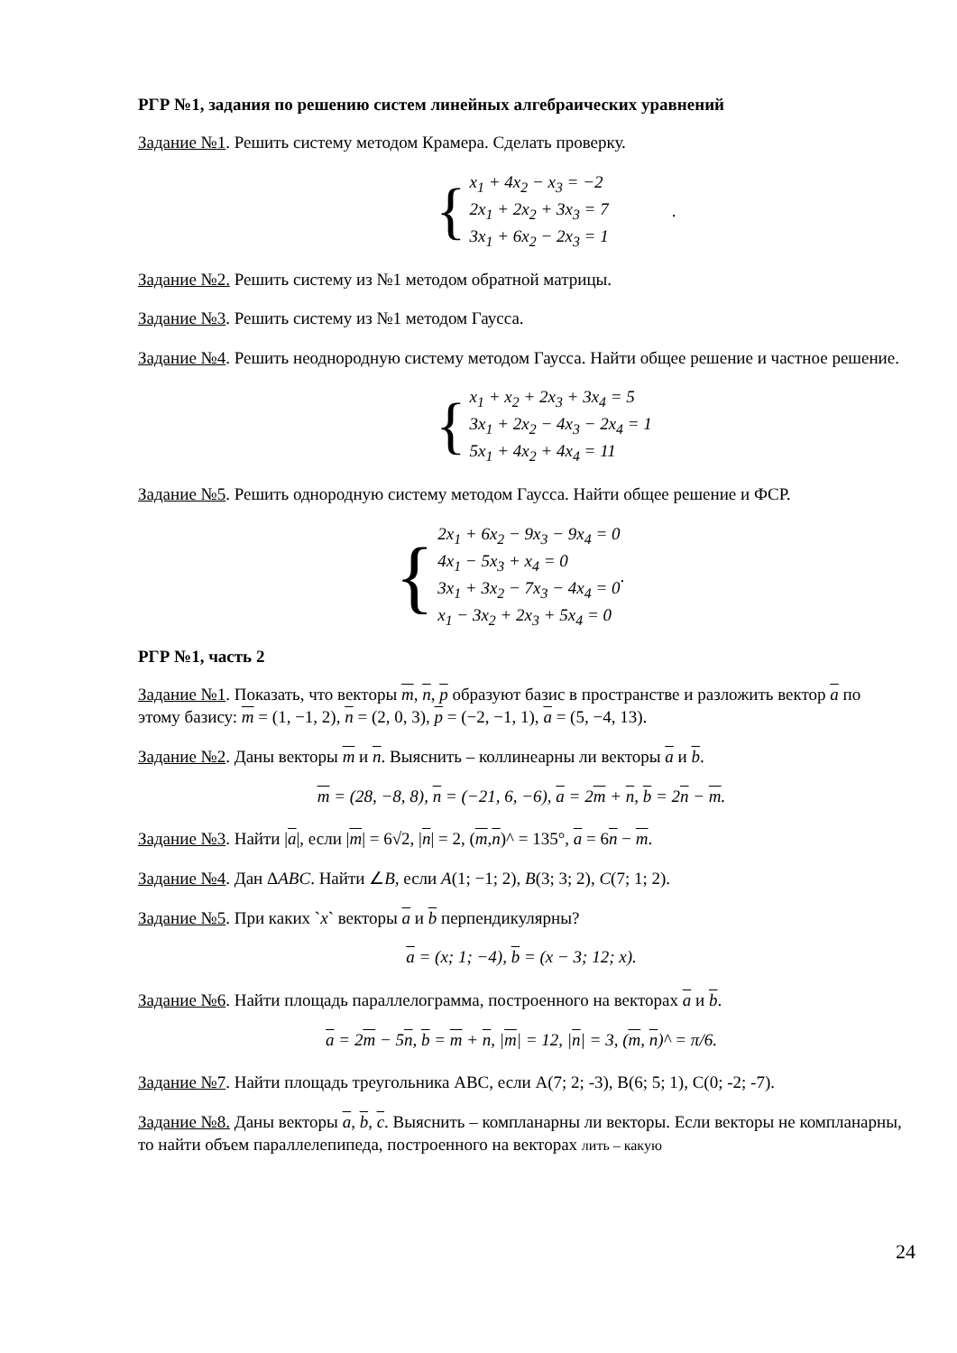РГР №1, задания по решению систем линейных алгебраических уравнений
Задание №1. Решить систему методом Крамера. Сделать проверку.
{
x<sub>1</sub> + 4x<sub>2</sub> − x<sub>3</sub> = −2
2x<sub>1</sub> + 2x<sub>2</sub> + 3x<sub>3</sub> = 7
3x<sub>1</sub> + 6x<sub>2</sub> − 2x<sub>3</sub> = 1
.
Задание №2. Решить систему из №1 методом обратной матрицы.
Задание №3. Решить систему из №1 методом Гаусса.
Задание №4. Решить неоднородную систему методом Гаусса. Найти общее решение и частное решение.
{
x<sub>1</sub> + x<sub>2</sub> + 2x<sub>3</sub> + 3x<sub>4</sub> = 5
3x<sub>1</sub> + 2x<sub>2</sub> − 4x<sub>3</sub> − 2x<sub>4</sub> = 1
5x<sub>1</sub> + 4x<sub>2</sub> + 4x<sub>4</sub> = 11
Задание №5. Решить однородную систему методом Гаусса. Найти общее решение и ФСР.
{
2x<sub>1</sub> + 6x<sub>2</sub> − 9x<sub>3</sub> − 9x<sub>4</sub> = 0
4x<sub>1</sub> − 5x<sub>3</sub> + x<sub>4</sub> = 0
3x<sub>1</sub> + 3x<sub>2</sub> − 7x<sub>3</sub> − 4x<sub>4</sub> = 0
x<sub>1</sub> − 3x<sub>2</sub> + 2x<sub>3</sub> + 5x<sub>4</sub> = 0
.
РГР №1, часть 2
Задание №1. Показать, что векторы m, n, p образуют базис в пространстве и разложить вектор a по этому базису: m = (1, −1, 2), n = (2, 0, 3), p = (−2, −1, 1), a = (5, −4, 13).
Задание №2. Даны векторы m и n. Выяснить – коллинеарны ли векторы a и b.
m = (28, −8, 8), n = (−21, 6, −6), a = 2m + n, b = 2n − m.
Задание №3. Найти |a|, если |m| = 6√2, |n| = 2, (m,n)^ = 135°, a = 6n − m.
Задание №4. Дан ΔABC. Найти ∠B, если A(1; −1; 2), B(3; 3; 2), C(7; 1; 2).
Задание №5. При каких `x` векторы a и b перпендикулярны?
a = (x; 1; −4), b = (x − 3; 12; x).
Задание №6. Найти площадь параллелограмма, построенного на векторах a и b.
a = 2m − 5n, b = m + n, |m| = 12, |n| = 3, (m, n)^ = π/6.
Задание №7. Найти площадь треугольника ABC, если A(7; 2; -3), B(6; 5; 1), C(0; -2; -7).
Задание №8. Даны векторы a, b, c. Выяснить – компланарны ли векторы. Если векторы не компланарны, то найти объем параллелепипеда, построенного на векторах лить – какую
24